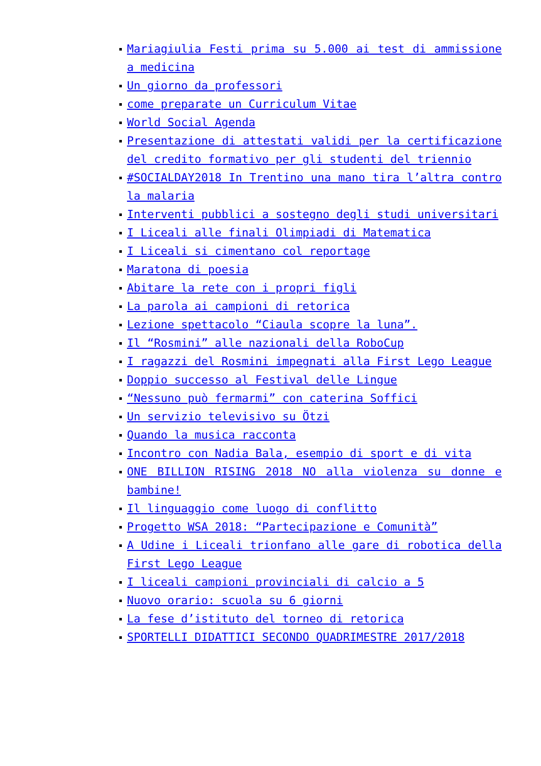Mariagiulia Festi prima su 5.000 ai test di ammissione a medicina
Un giorno da professori
come preparate un Curriculum Vitae
World Social Agenda
Presentazione di attestati validi per la certificazione del credito formativo per gli studenti del triennio
#SOCIALDAY2018 In Trentino una mano tira l’altra contro la malaria
Interventi pubblici a sostegno degli studi universitari
I Liceali alle finali Olimpiadi di Matematica
I Liceali si cimentano col reportage
Maratona di poesia
Abitare la rete con i propri figli
La parola ai campioni di retorica
Lezione spettacolo “Ciaula scopre la luna”.
Il “Rosmini” alle nazionali della RoboCup
I ragazzi del Rosmini impegnati alla First Lego League
Doppio successo al Festival delle Lingue
“Nessuno può fermarmi” con caterina Soffici
Un servizio televisivo su Ötzi
Quando la musica racconta
Incontro con Nadia Bala, esempio di sport e di vita
ONE BILLION RISING 2018 NO alla violenza su donne e bambine!
Il linguaggio come luogo di conflitto
Progetto WSA 2018: “Partecipazione e Comunità”
A Udine i Liceali trionfano alle gare di robotica della First Lego League
I liceali campioni provinciali di calcio a 5
Nuovo orario: scuola su 6 giorni
La fese d’istituto del torneo di retorica
SPORTELLI DIDATTICI SECONDO QUADRIMESTRE 2017/2018